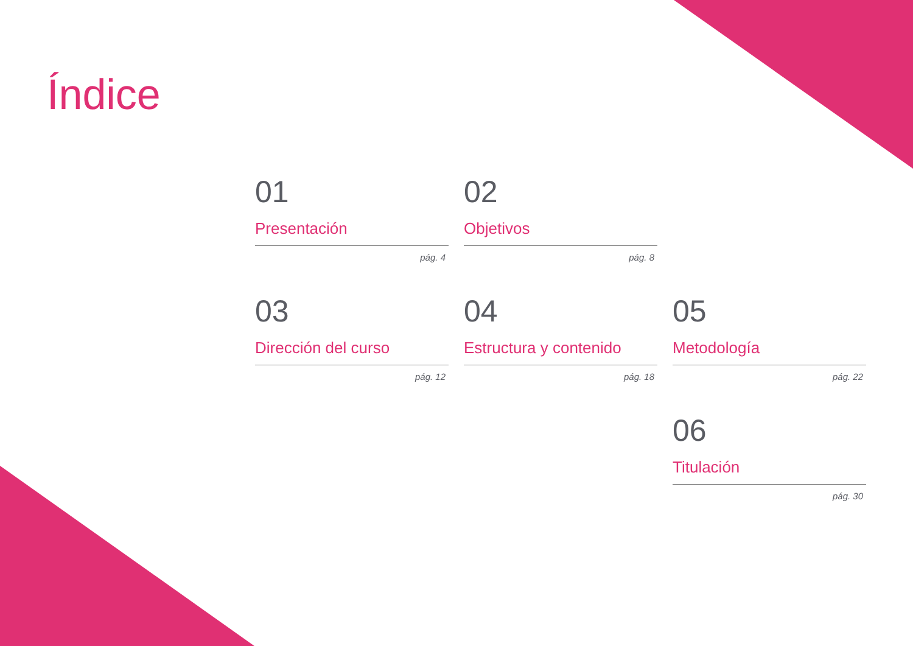Índice
01
Presentación
pág. 4
02
Objetivos
pág. 8
03
Dirección del curso
pág. 12
04
Estructura y contenido
pág. 18
05
Metodología
pág. 22
06
Titulación
pág. 30